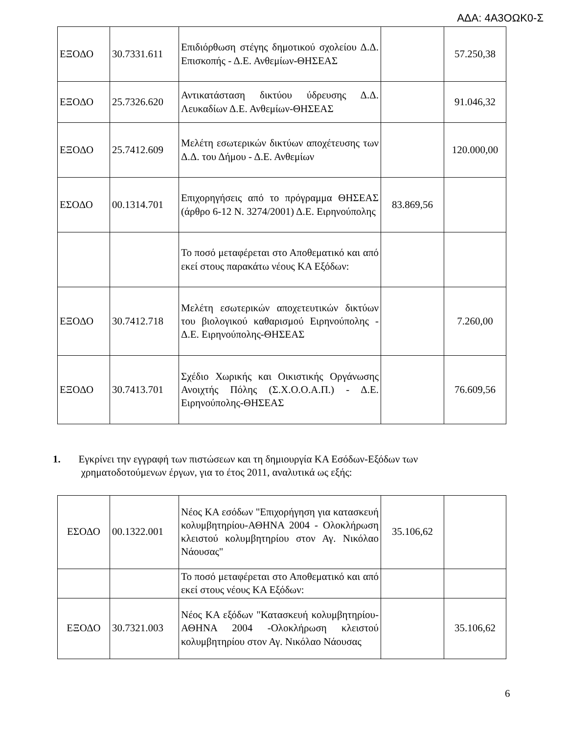ΑΔΑ: 4Α3ΟΩΚ0-Σ
| ΕΞΟΔΟ | 30.7331.611 | Επιδιόρθωση στέγης δημοτικού σχολείου Δ.Δ. Επισκοπής - Δ.Ε. Ανθεμίων-ΘΗΣΕΑΣ | | 57.250,38 |
| ΕΞΟΔΟ | 25.7326.620 | Αντικατάσταση δικτύου ύδρευσης Δ.Δ. Λευκαδίων Δ.Ε. Ανθεμίων-ΘΗΣΕΑΣ | | 91.046,32 |
| ΕΞΟΔΟ | 25.7412.609 | Μελέτη εσωτερικών δικτύων αποχέτευσης των Δ.Δ. του Δήμου - Δ.Ε. Ανθεμίων | | 120.000,00 |
| ΕΣΟΔΟ | 00.1314.701 | Επιχορηγήσεις από το πρόγραμμα ΘΗΣΕΑΣ (άρθρο 6-12 Ν. 3274/2001) Δ.Ε. Ειρηνούπολης | 83.869,56 | |
| | | Το ποσό μεταφέρεται στο Αποθεματικό και από εκεί στους παρακάτω νέους ΚΑ Εξόδων: | | |
| ΕΞΟΔΟ | 30.7412.718 | Μελέτη εσωτερικών αποχετευτικών δικτύων του βιολογικού καθαρισμού Ειρηνούπολης - Δ.Ε. Ειρηνούπολης-ΘΗΣΕΑΣ | | 7.260,00 |
| ΕΞΟΔΟ | 30.7413.701 | Σχέδιο Χωρικής και Οικιστικής Οργάνωσης Ανοιχτής Πόλης (Σ.Χ.Ο.Ο.Α.Π.) - Δ.Ε. Ειρηνούπολης-ΘΗΣΕΑΣ | | 76.609,56 |
1. Εγκρίνει την εγγραφή των πιστώσεων και τη δημιουργία ΚΑ Εσόδων-Εξόδων των
χρηματοδοτούμενων έργων, για το έτος 2011, αναλυτικά ως εξής:
| ΕΣΟΔΟ | 00.1322.001 | Νέος ΚΑ εσόδων "Επιχορήγηση για κατασκευή κολυμβητηρίου-ΑΘΗΝΑ 2004 - Ολοκλήρωση κλειστού κολυμβητηρίου στον Αγ. Νικόλαο Νάουσας" | 35.106,62 | |
| | | Το ποσό μεταφέρεται στο Αποθεματικό και από εκεί στους νέους ΚΑ Εξόδων: | | |
| ΕΞΟΔΟ | 30.7321.003 | Νέος ΚΑ εξόδων "Κατασκευή κολυμβητηρίου-ΑΘΗΝΑ 2004 -Ολοκλήρωση κλειστού κολυμβητηρίου στον Αγ. Νικόλαο Νάουσας | | 35.106,62 |
6